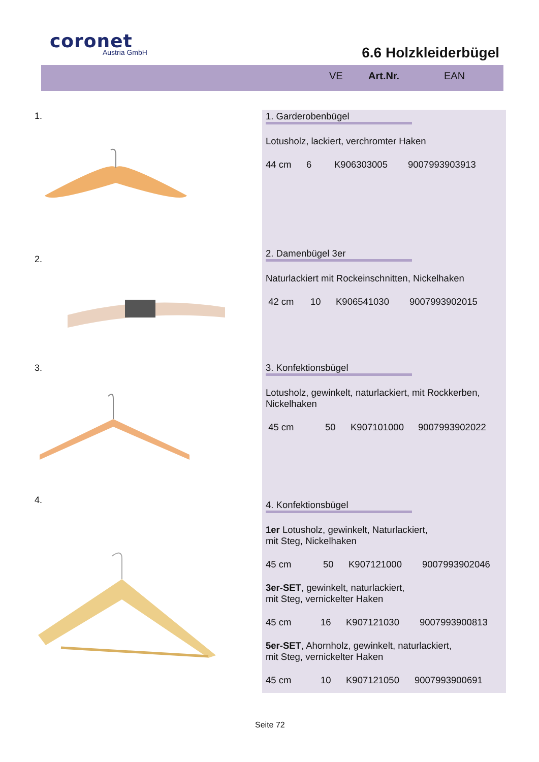coronet
Austria GmbH
6.6 Holzkleiderbügel
VE Art.Nr. EAN
1.
2.
3.
4.
1. Garderobenbügel
Lotusholz, lackiert, verchromter Haken
44 cm 6 K906303005 9007993903913
2. Damenbügel 3er
Naturlackiert mit Rockeinschnitten, Nickelhaken
42 cm 10 K906541030 9007993902015
3. Konfektionsbügel
Lotusholz, gewinkelt, naturlackiert, mit Rockkerben, Nickelhaken
45 cm 50 K907101000 9007993902022
4. Konfektionsbügel
1er Lotusholz, gewinkelt, Naturlackiert,
mit Steg, Nickelhaken
45 cm 50 K907121000 9007993902046
3er-SET, gewinkelt, naturlackiert,
mit Steg, vernickelter Haken
45 cm 16 K907121030 9007993900813
5er-SET, Ahornholz, gewinkelt, naturlackiert,
mit Steg, vernickelter Haken
45 cm 10 K907121050 9007993900691
Seite 72